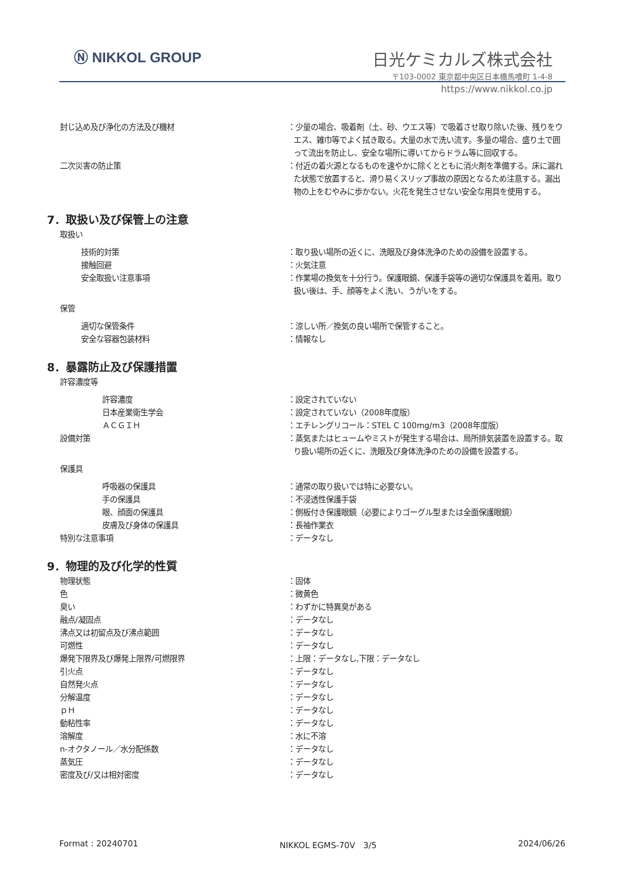Ⓝ NIKKOL GROUP 日光ケミカルズ株式会社
〒103-0002 東京都中央区日本橋馬喰町 1-4-8
https://www.nikkol.co.jp
封じ込め及び浄化の方法及び機材 ：少量の場合、吸着剤（土、砂、ウエス等）で吸着させ取り除いた後、残りをウエス、雑巾等でよく拭き取る。大量の水で洗い流す。多量の場合、盛り土で囲って流出を防止し、安全な場所に導いてからドラム等に回収する。
二次災害の防止策 ：付近の着火源となるものを速やかに除くとともに消火剤を準備する。床に漏れた状態で放置すると、滑り易くスリップ事故の原因となるため注意する。漏出物の上をむやみに歩かない。火花を発生させない安全な用具を使用する。
7．取扱い及び保管上の注意
取扱い
技術的対策 ：取り扱い場所の近くに、洗眼及び身体洗浄のための設備を設置する。
接触回避 ：火気注意
安全取扱い注意事項 ：作業場の換気を十分行う。保護眼鏡、保護手袋等の適切な保護具を着用。取り扱い後は、手、顔等をよく洗い、うがいをする。
保管
適切な保管条件 ：涼しい所／換気の良い場所で保管すること。
安全な容器包装材料 ：情報なし
8．暴露防止及び保護措置
許容濃度等
許容濃度 ：設定されていない
日本産業衛生学会 ：設定されていない（2008年度版）
ＡＣＧＩＨ ：エチレングリコール：STEL C 100mg/m3（2008年度版）
設備対策 ：蒸気またはヒュームやミストが発生する場合は、局所排気装置を設置する。取り扱い場所の近くに、洗眼及び身体洗浄のための設備を設置する。
保護具
呼吸器の保護具 ：通常の取り扱いでは特に必要ない。
手の保護具 ：不浸透性保護手袋
眼、顔面の保護具 ：側板付き保護眼鏡（必要によりゴーグル型または全面保護眼鏡）
皮膚及び身体の保護具 ：長袖作業衣
特別な注意事項 ：データなし
9．物理的及び化学的性質
物理状態 ：固体
色 ：微黄色
臭い ：わずかに特異臭がある
融点/凝固点 ：データなし
沸点又は初留点及び沸点範囲 ：データなし
可燃性 ：データなし
爆発下限界及び爆発上限界/可燃限界 ：上限：データなし,下限：データなし
引火点 ：データなし
自然発火点 ：データなし
分解温度 ：データなし
ｐＨ ：データなし
動粘性率 ：データなし
溶解度 ：水に不溶
n-オクタノール／水分配係数 ：データなし
蒸気圧 ：データなし
密度及び/又は相対密度 ：データなし
Format : 20240701 NIKKOL EGMS-70V　3/5 2024/06/26